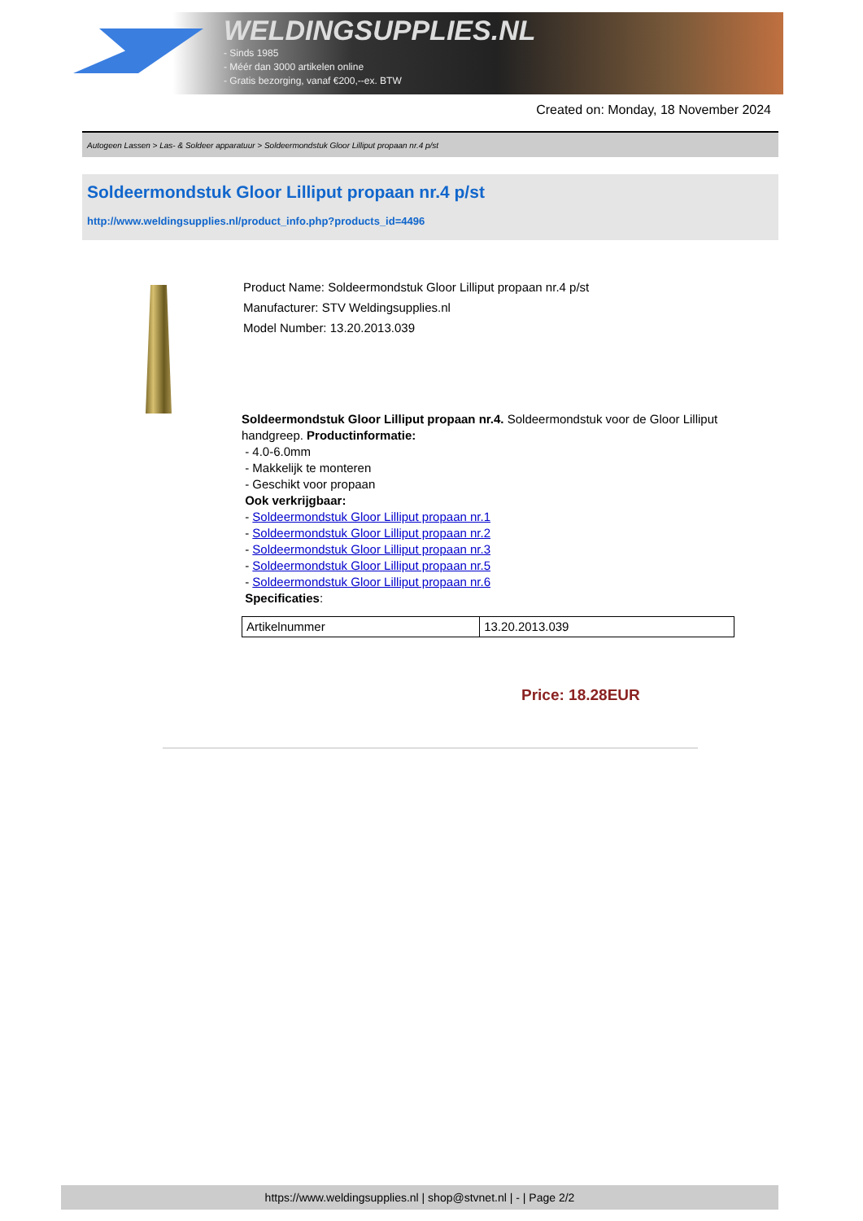WELDINGSUPPLIES.NL
- Sinds 1985
- Méér dan 3000 artikelen online
- Gratis bezorging, vanaf €200,--ex. BTW
Created on: Monday, 18 November 2024
Autogeen Lassen > Las- & Soldeer apparatuur > Soldeermondstuk Gloor Lilliput propaan nr.4 p/st
Soldeermondstuk Gloor Lilliput propaan nr.4 p/st
http://www.weldingsupplies.nl/product_info.php?products_id=4496
Product Name: Soldeermondstuk Gloor Lilliput propaan nr.4 p/st
Manufacturer: STV Weldingsupplies.nl
Model Number: 13.20.2013.039
Soldeermondstuk Gloor Lilliput propaan nr.4. Soldeermondstuk voor de Gloor Lilliput handgreep. Productinformatie:
- 4.0-6.0mm
- Makkelijk te monteren
- Geschikt voor propaan
Ook verkrijgbaar:
- Soldeermondstuk Gloor Lilliput propaan nr.1
- Soldeermondstuk Gloor Lilliput propaan nr.2
- Soldeermondstuk Gloor Lilliput propaan nr.3
- Soldeermondstuk Gloor Lilliput propaan nr.5
- Soldeermondstuk Gloor Lilliput propaan nr.6
Specificaties:
| Artikelnummer | 13.20.2013.039 |
Price: 18.28EUR
https://www.weldingsupplies.nl | shop@stvnet.nl | - | Page 2/2